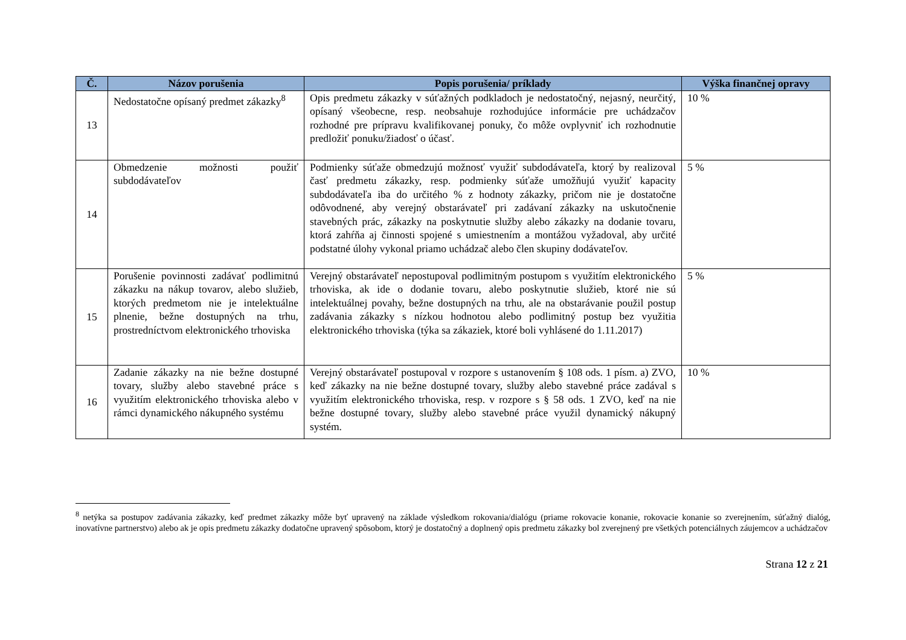| Č. | Názov porušenia | Popis porušenia/ príklady | Výška finančnej opravy |
| --- | --- | --- | --- |
| 13 | Nedostatočne opísaný predmet zákazky<sup>8</sup> | Opis predmetu zákazky v súťažných podkladoch je nedostatočný, nejasný, neurčitý, opísaný všeobecne, resp. neobsahuje rozhodujúce informácie pre uchádzačov rozhodné pre prípravu kvalifikovanej ponuky, čo môže ovplyvniť ich rozhodnutie predložiť ponuku/žiadosť o účasť. | 10 % |
| 14 | Obmedzenie možnosti použiť subdodávateľov | Podmienky súťaže obmedzujú možnosť využiť subdodávateľa, ktorý by realizoval časť predmetu zákazky, resp. podmienky súťaže umožňujú využiť kapacity subdodávateľa iba do určitého % z hodnoty zákazky, pričom nie je dostatočne odôvodnené, aby verejný obstarávateľ pri zadávaní zákazky na uskutočnenie stavebných prác, zákazky na poskytnutie služby alebo zákazky na dodanie tovaru, ktorá zahŕňa aj činnosti spojené s umiestnením a montážou vyžadoval, aby určité podstatné úlohy vykonal priamo uchádzač alebo člen skupiny dodávateľov. | 5 % |
| 15 | Porušenie povinnosti zadávať podlimitnú zákazku na nákup tovarov, alebo služieb, ktorých predmetom nie je intelektuálne plnenie, bežne dostupných na trhu, prostredníctvom elektronického trhoviska | Verejný obstarávateľ nepostupoval podlimitným postupom s využitím elektronického trhoviska, ak ide o dodanie tovaru, alebo poskytnutie služieb, ktoré nie sú intelektuálnej povahy, bežne dostupných na trhu, ale na obstarávanie použil postup zadávania zákazky s nízkou hodnotou alebo podlimitný postup bez využitia elektronického trhoviska (týka sa zákaziek, ktoré boli vyhlásené do 1.11.2017) | 5 % |
| 16 | Zadanie zákazky na nie bežne dostupné tovary, služby alebo stavebné práce s využitím elektronického trhoviska alebo v rámci dynamického nákupného systému | Verejný obstarávateľ postupoval v rozpore s ustanovením § 108 ods. 1 písm. a) ZVO, keď zákazky na nie bežne dostupné tovary, služby alebo stavebné práce zadával s využitím elektronického trhoviska, resp. v rozpore s § 58 ods. 1 ZVO, keď na nie bežne dostupné tovary, služby alebo stavebné práce využil dynamický nákupný systém. | 10 % |
<sup>8</sup> netýka sa postupov zadávania zákazky, keď predmet zákazky môže byť upravený na základe výsledkom rokovania/dialógu (priame rokovacie konanie, rokovacie konanie so zverejnením, súťažný dialóg, inovatívne partnerstvo) alebo ak je opis predmetu zákazky dodatočne upravený spôsobom, ktorý je dostatočný a doplnený opis predmetu zákazky bol zverejnený pre všetkých potenciálnych záujemcov a uchádzačov
Strana 12 z 21